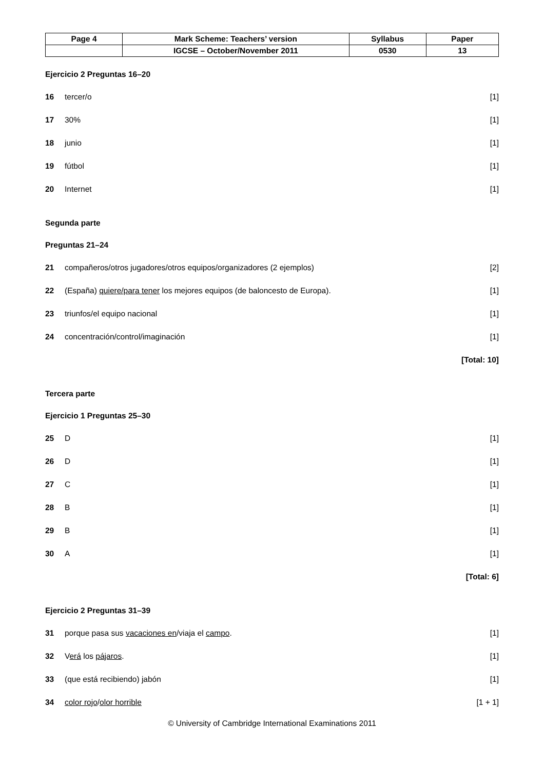| Page 4 | Mark Scheme: Teachers’ version | Syllabus | Paper |
| | IGCSE – October/November 2011 | 0530 | 13 |
Ejercicio 2 Preguntas 16–20
16 tercer/o [1]
17 30% [1]
18 junio [1]
19 fútbol [1]
20 Internet [1]
Segunda parte
Preguntas 21–24
21 compañeros/otros jugadores/otros equipos/organizadores (2 ejemplos) [2]
22 (España) quiere/para tener los mejores equipos (de baloncesto de Europa). [1]
23 triunfos/el equipo nacional [1]
24 concentración/control/imaginación [1]
[Total: 10]
Tercera parte
Ejercicio 1 Preguntas 25–30
25 D [1]
26 D [1]
27 C [1]
28 B [1]
29 B [1]
30 A [1]
[Total: 6]
Ejercicio 2 Preguntas 31–39
31 porque pasa sus vacaciones en/viaja el campo. [1]
32 Verá los pájaros. [1]
33 (que está recibiendo) jabón [1]
34 color rojo/olor horrible [1 + 1]
© University of Cambridge International Examinations 2011